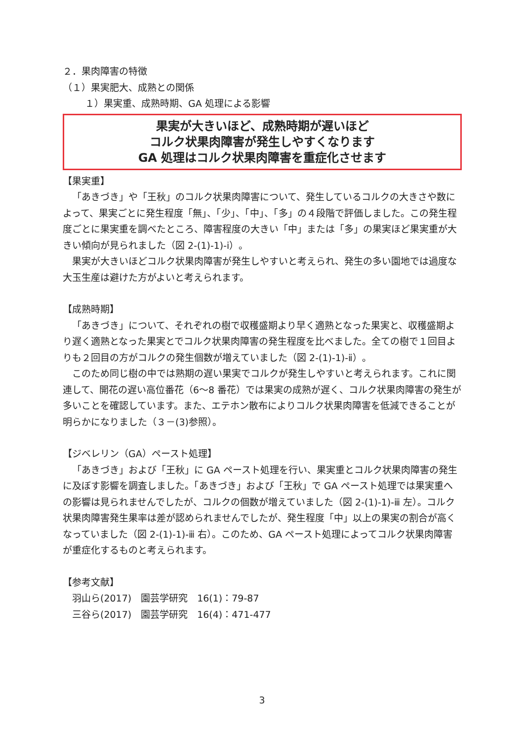２．果肉障害の特徴
（１）果実肥大、成熟との関係
１）果実重、成熟時期、GA 処理による影響
果実が大きいほど、成熟時期が遅いほど
コルク状果肉障害が発生しやすくなります
GA 処理はコルク状果肉障害を重症化させます
【果実重】
「あきづき」や「王秋」のコルク状果肉障害について、発生しているコルクの大きさや数によって、果実ごとに発生程度「無」、「少」、「中」、「多」の４段階で評価しました。この発生程度ごとに果実重を調べたところ、障害程度の大きい「中」または「多」の果実ほど果実重が大きい傾向が見られました（図 2-(1)-1)-ⅰ）。
果実が大きいほどコルク状果肉障害が発生しやすいと考えられ、発生の多い園地では過度な大玉生産は避けた方がよいと考えられます。
【成熟時期】
「あきづき」について、それぞれの樹で収穫盛期より早く適熟となった果実と、収穫盛期より遅く適熟となった果実とでコルク状果肉障害の発生程度を比べました。全ての樹で１回目よりも２回目の方がコルクの発生個数が増えていました（図 2-(1)-1)-ⅱ）。
このため同じ樹の中では熟期の遅い果実でコルクが発生しやすいと考えられます。これに関連して、開花の遅い高位番花（6～8 番花）では果実の成熟が遅く、コルク状果肉障害の発生が多いことを確認しています。また、エテホン散布によりコルク状果肉障害を低減できることが明らかになりました（３－(3)参照）。
【ジベレリン（GA）ペースト処理】
「あきづき」および「王秋」に GA ペースト処理を行い、果実重とコルク状果肉障害の発生に及ぼす影響を調査しました。「あきづき」および「王秋」で GA ペースト処理では果実重への影響は見られませんでしたが、コルクの個数が増えていました（図 2-(1)-1)-ⅲ 左）。コルク状果肉障害発生果率は差が認められませんでしたが、発生程度「中」以上の果実の割合が高くなっていました（図 2-(1)-1)-ⅲ 右）。このため、GA ペースト処理によってコルク状果肉障害が重症化するものと考えられます。
【参考文献】
羽山ら(2017)　園芸学研究　16(1)：79-87
三谷ら(2017)　園芸学研究　16(4)：471-477
3